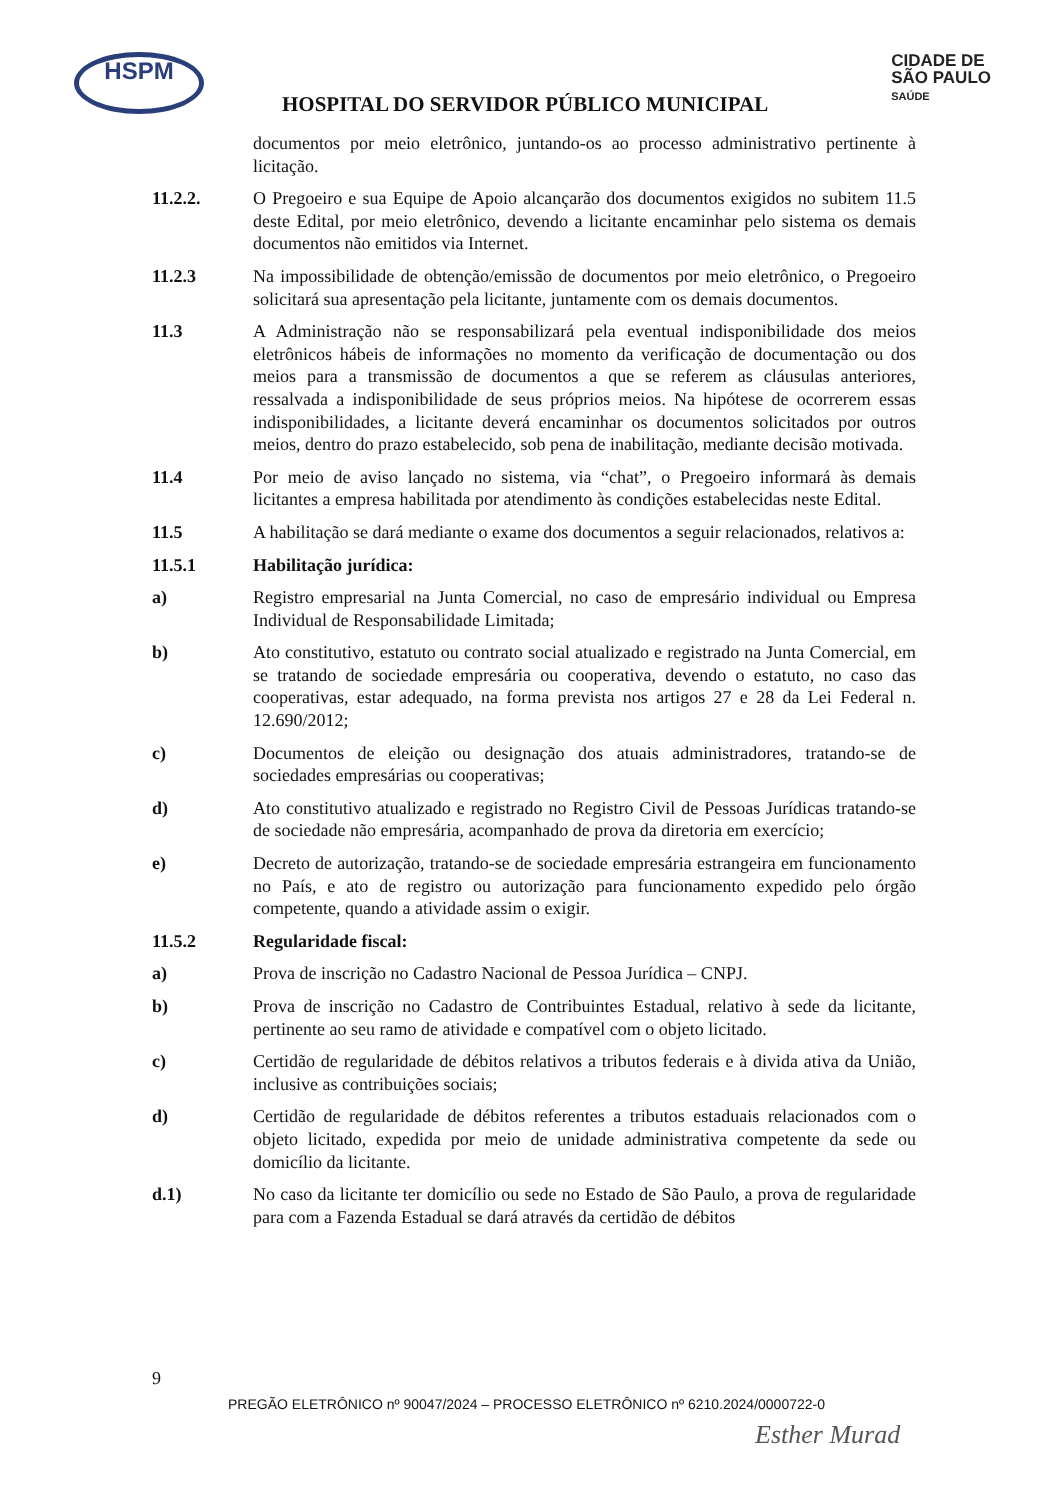HSPM
CIDADE DE
SÃO PAULO
SAÚDE
HOSPITAL DO SERVIDOR PÚBLICO MUNICIPAL
documentos por meio eletrônico, juntando-os ao processo administrativo pertinente à licitação.
11.2.2. O Pregoeiro e sua Equipe de Apoio alcançarão dos documentos exigidos no subitem 11.5 deste Edital, por meio eletrônico, devendo a licitante encaminhar pelo sistema os demais documentos não emitidos via Internet.
11.2.3 Na impossibilidade de obtenção/emissão de documentos por meio eletrônico, o Pregoeiro solicitará sua apresentação pela licitante, juntamente com os demais documentos.
11.3 A Administração não se responsabilizará pela eventual indisponibilidade dos meios eletrônicos hábeis de informações no momento da verificação de documentação ou dos meios para a transmissão de documentos a que se referem as cláusulas anteriores, ressalvada a indisponibilidade de seus próprios meios. Na hipótese de ocorrerem essas indisponibilidades, a licitante deverá encaminhar os documentos solicitados por outros meios, dentro do prazo estabelecido, sob pena de inabilitação, mediante decisão motivada.
11.4 Por meio de aviso lançado no sistema, via “chat”, o Pregoeiro informará às demais licitantes a empresa habilitada por atendimento às condições estabelecidas neste Edital.
11.5 A habilitação se dará mediante o exame dos documentos a seguir relacionados, relativos a:
11.5.1 Habilitação jurídica:
a) Registro empresarial na Junta Comercial, no caso de empresário individual ou Empresa Individual de Responsabilidade Limitada;
b) Ato constitutivo, estatuto ou contrato social atualizado e registrado na Junta Comercial, em se tratando de sociedade empresária ou cooperativa, devendo o estatuto, no caso das cooperativas, estar adequado, na forma prevista nos artigos 27 e 28 da Lei Federal n. 12.690/2012;
c) Documentos de eleição ou designação dos atuais administradores, tratando-se de sociedades empresárias ou cooperativas;
d) Ato constitutivo atualizado e registrado no Registro Civil de Pessoas Jurídicas tratando-se de sociedade não empresária, acompanhado de prova da diretoria em exercício;
e) Decreto de autorização, tratando-se de sociedade empresária estrangeira em funcionamento no País, e ato de registro ou autorização para funcionamento expedido pelo órgão competente, quando a atividade assim o exigir.
11.5.2 Regularidade fiscal:
a) Prova de inscrição no Cadastro Nacional de Pessoa Jurídica – CNPJ.
b) Prova de inscrição no Cadastro de Contribuintes Estadual, relativo à sede da licitante, pertinente ao seu ramo de atividade e compatível com o objeto licitado.
c) Certidão de regularidade de débitos relativos a tributos federais e à divida ativa da União, inclusive as contribuições sociais;
d) Certidão de regularidade de débitos referentes a tributos estaduais relacionados com o objeto licitado, expedida por meio de unidade administrativa competente da sede ou domicílio da licitante.
d.1) No caso da licitante ter domicílio ou sede no Estado de São Paulo, a prova de regularidade para com a Fazenda Estadual se dará através da certidão de débitos
9
PREGÃO ELETRÔNICO nº 90047/2024 – PROCESSO ELETRÔNICO nº 6210.2024/0000722-0
Esther Murad